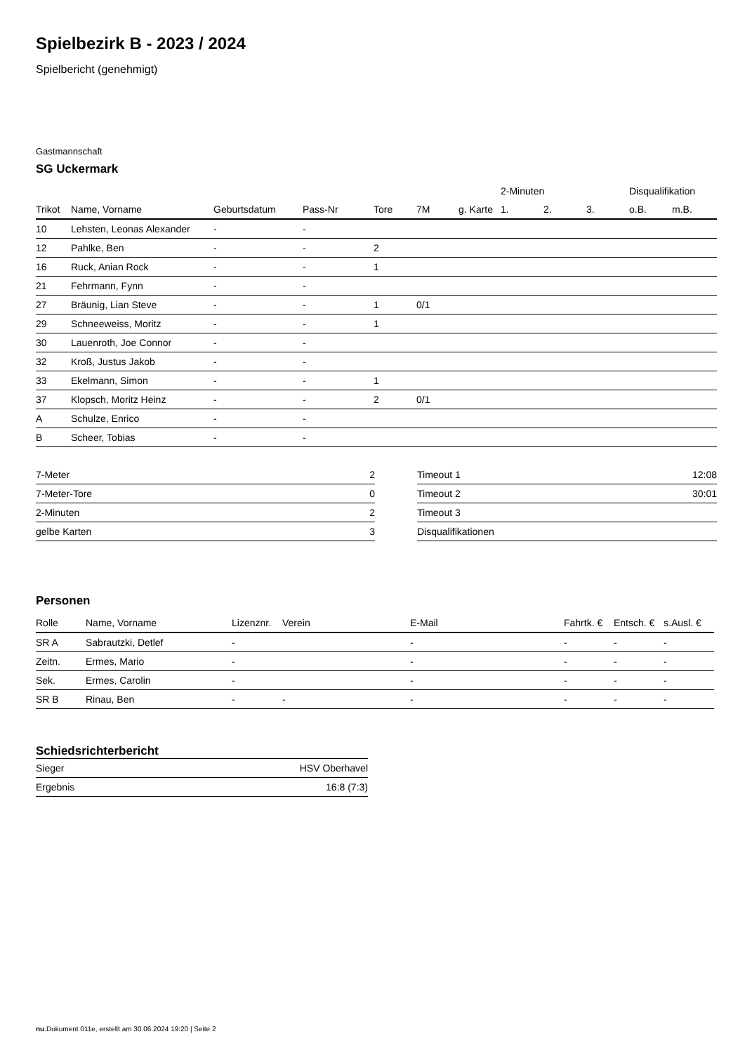Spielbezirk B - 2023 / 2024
Spielbericht (genehmigt)
Gastmannschaft
SG Uckermark
| | | | | | | | 2-Minuten | | | Disqualifikation | |
| --- | --- | --- | --- | --- | --- | --- | --- | --- | --- | --- | --- |
| Trikot | Name, Vorname | Geburtsdatum | Pass-Nr | Tore | 7M | g. Karte | 1. | 2. | 3. | o.B. | m.B. |
| 10 | Lehsten, Leonas Alexander | - | - | | | | | | | | |
| 12 | Pahlke, Ben | - | - | 2 | | | | | | | |
| 16 | Ruck, Anian Rock | - | - | 1 | | | | | | | |
| 21 | Fehrmann, Fynn | - | - | | | | | | | | |
| 27 | Bräunig, Lian Steve | - | - | 1 | 0/1 | | | | | | |
| 29 | Schneeweiss, Moritz | - | - | 1 | | | | | | | |
| 30 | Lauenroth, Joe Connor | - | - | | | | | | | | |
| 32 | Kroß, Justus Jakob | - | - | | | | | | | | |
| 33 | Ekelmann, Simon | - | - | 1 | | | | | | | |
| 37 | Klopsch, Moritz Heinz | - | - | 2 | 0/1 | | | | | | |
| A | Schulze, Enrico | - | - | | | | | | | | |
| B | Scheer, Tobias | - | - | | | | | | | | |
| 7-Meter | 2 |
| 7-Meter-Tore | 0 |
| 2-Minuten | 2 |
| gelbe Karten | 3 |
| Timeout 1 | 12:08 |
| Timeout 2 | 30:01 |
| Timeout 3 | |
| Disqualifikationen | |
Personen
| Rolle | Name, Vorname | Lizenznr. | Verein | E-Mail | Fahrtk. € | Entsch. € | s.Ausl. € |
| --- | --- | --- | --- | --- | --- | --- | --- |
| SR A | Sabrautzki, Detlef | - | | - | - | - | - |
| Zeitn. | Ermes, Mario | - | | - | - | - | - |
| Sek. | Ermes, Carolin | - | | - | - | - | - |
| SR B | Rinau, Ben | - | - | - | - | - | - |
Schiedsrichterbericht
| Sieger | HSV Oberhavel |
| Ergebnis | 16:8 (7:3) |
nu.Dokument 011e, erstellt am 30.06.2024 19:20 | Seite 2